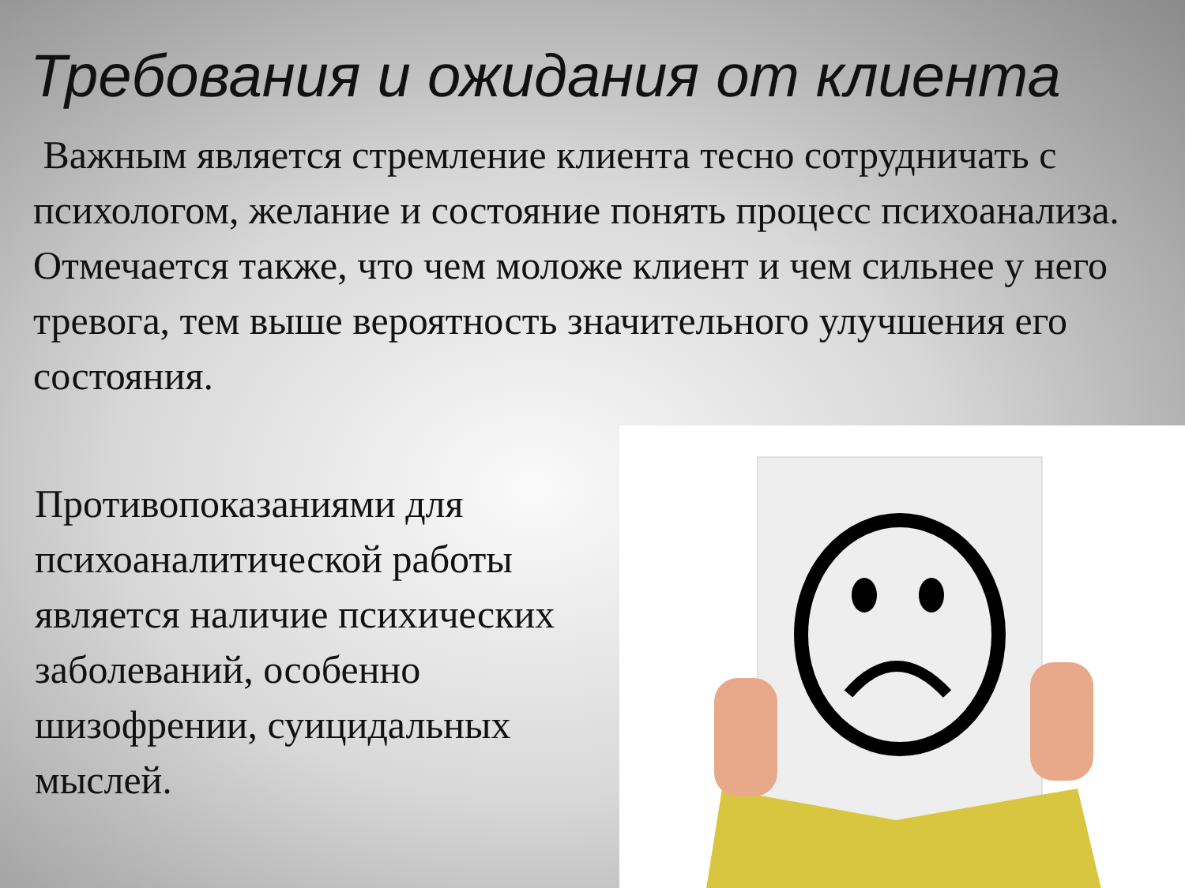Требования и ожидания от клиента
Важным является стремление клиента тесно сотрудничать с психологом, желание и состояние понять процесс психоанализа. Отмечается также, что чем моложе клиент и чем сильнее у него тревога, тем выше вероятность значительного улучшения его состояния.
Противопоказаниями для психоаналитической работы является наличие психических заболеваний, особенно шизофрении, суицидальных мыслей.